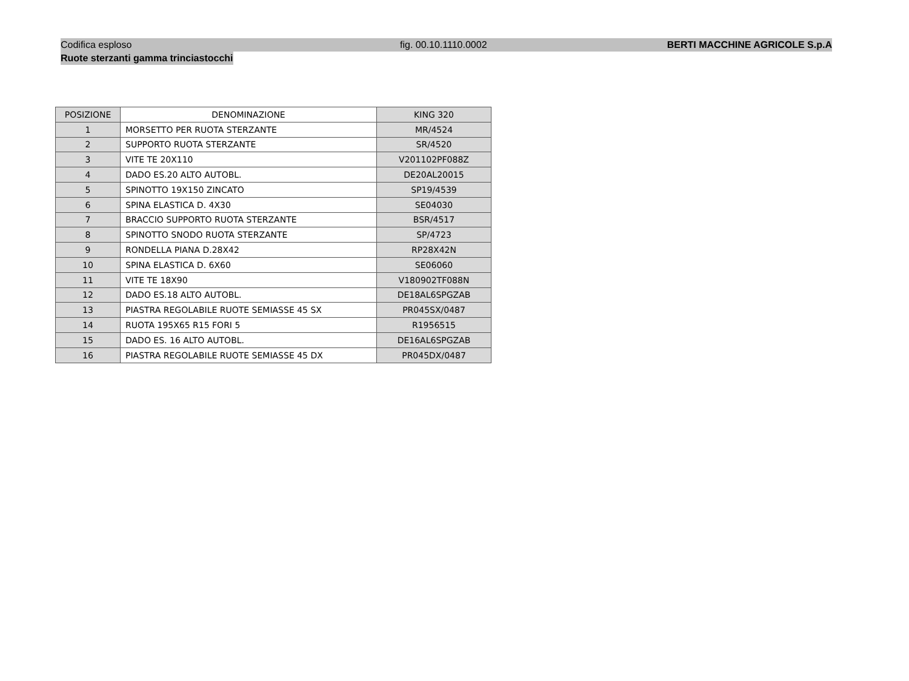Codifica esploso fig. 00.10.1110.0002 BERTI MACCHINE AGRICOLE S.p.A
Ruote sterzanti gamma trinciastocchi
| POSIZIONE | DENOMINAZIONE | KING 320 |
| --- | --- | --- |
| 1 | MORSETTO PER RUOTA STERZANTE | MR/4524 |
| 2 | SUPPORTO RUOTA STERZANTE | SR/4520 |
| 3 | VITE TE 20X110 | V201102PF088Z |
| 4 | DADO ES.20 ALTO AUTOBL. | DE20AL20015 |
| 5 | SPINOTTO 19X150 ZINCATO | SP19/4539 |
| 6 | SPINA ELASTICA D. 4X30 | SE04030 |
| 7 | BRACCIO SUPPORTO RUOTA STERZANTE | BSR/4517 |
| 8 | SPINOTTO SNODO RUOTA STERZANTE | SP/4723 |
| 9 | RONDELLA PIANA D.28X42 | RP28X42N |
| 10 | SPINA ELASTICA D. 6X60 | SE06060 |
| 11 | VITE TE 18X90 | V180902TF088N |
| 12 | DADO ES.18 ALTO AUTOBL. | DE18AL6SPGZAB |
| 13 | PIASTRA REGOLABILE RUOTE SEMIASSE 45 SX | PR045SX/0487 |
| 14 | RUOTA 195X65 R15 FORI 5 | R1956515 |
| 15 | DADO ES. 16 ALTO AUTOBL. | DE16AL6SPGZAB |
| 16 | PIASTRA REGOLABILE RUOTE SEMIASSE 45 DX | PR045DX/0487 |